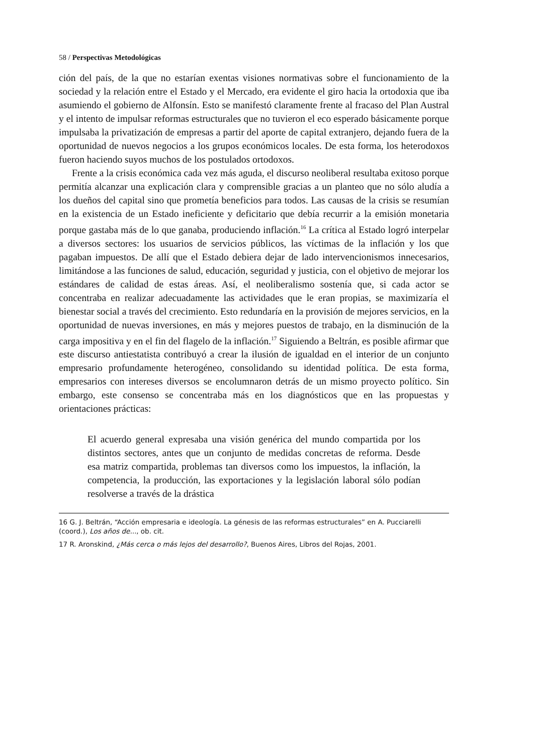58 / Perspectivas Metodológicas
ción del país, de la que no estarían exentas visiones normativas sobre el funcionamiento de la sociedad y la relación entre el Estado y el Mercado, era evidente el giro hacia la ortodoxia que iba asumiendo el gobierno de Alfonsín. Esto se manifestó claramente frente al fracaso del Plan Austral y el intento de impulsar reformas estructurales que no tuvieron el eco esperado básicamente porque impulsaba la privatización de empresas a partir del aporte de capital extranjero, dejando fuera de la oportunidad de nuevos negocios a los grupos económicos locales. De esta forma, los heterodoxos fueron haciendo suyos muchos de los postulados ortodoxos.
Frente a la crisis económica cada vez más aguda, el discurso neoliberal resultaba exitoso porque permitía alcanzar una explicación clara y comprensible gracias a un planteo que no sólo aludía a los dueños del capital sino que prometía beneficios para todos. Las causas de la crisis se resumían en la existencia de un Estado ineficiente y deficitario que debía recurrir a la emisión monetaria porque gastaba más de lo que ganaba, produciendo inflación.<sup>16</sup> La crítica al Estado logró interpelar a diversos sectores: los usuarios de servicios públicos, las víctimas de la inflación y los que pagaban impuestos. De allí que el Estado debiera dejar de lado intervencionismos innecesarios, limitándose a las funciones de salud, educación, seguridad y justicia, con el objetivo de mejorar los estándares de calidad de estas áreas. Así, el neoliberalismo sostenía que, si cada actor se concentraba en realizar adecuadamente las actividades que le eran propias, se maximizaría el bienestar social a través del crecimiento. Esto redundaría en la provisión de mejores servicios, en la oportunidad de nuevas inversiones, en más y mejores puestos de trabajo, en la disminución de la carga impositiva y en el fin del flagelo de la inflación.<sup>17</sup> Siguiendo a Beltrán, es posible afirmar que este discurso antiestatista contribuyó a crear la ilusión de igualdad en el interior de un conjunto empresario profundamente heterogéneo, consolidando su identidad política. De esta forma, empresarios con intereses diversos se encolumnaron detrás de un mismo proyecto político. Sin embargo, este consenso se concentraba más en los diagnósticos que en las propuestas y orientaciones prácticas:
El acuerdo general expresaba una visión genérica del mundo compartida por los distintos sectores, antes que un conjunto de medidas concretas de reforma. Desde esa matriz compartida, problemas tan diversos como los impuestos, la inflación, la competencia, la producción, las exportaciones y la legislación laboral sólo podían resolverse a través de la drástica
16 G. J. Beltrán, “Acción empresaria e ideología. La génesis de las reformas estructurales” en A. Pucciarelli (coord.), Los años de..., ob. cit.
17 R. Aronskind, ¿Más cerca o más lejos del desarrollo?, Buenos Aires, Libros del Rojas, 2001.